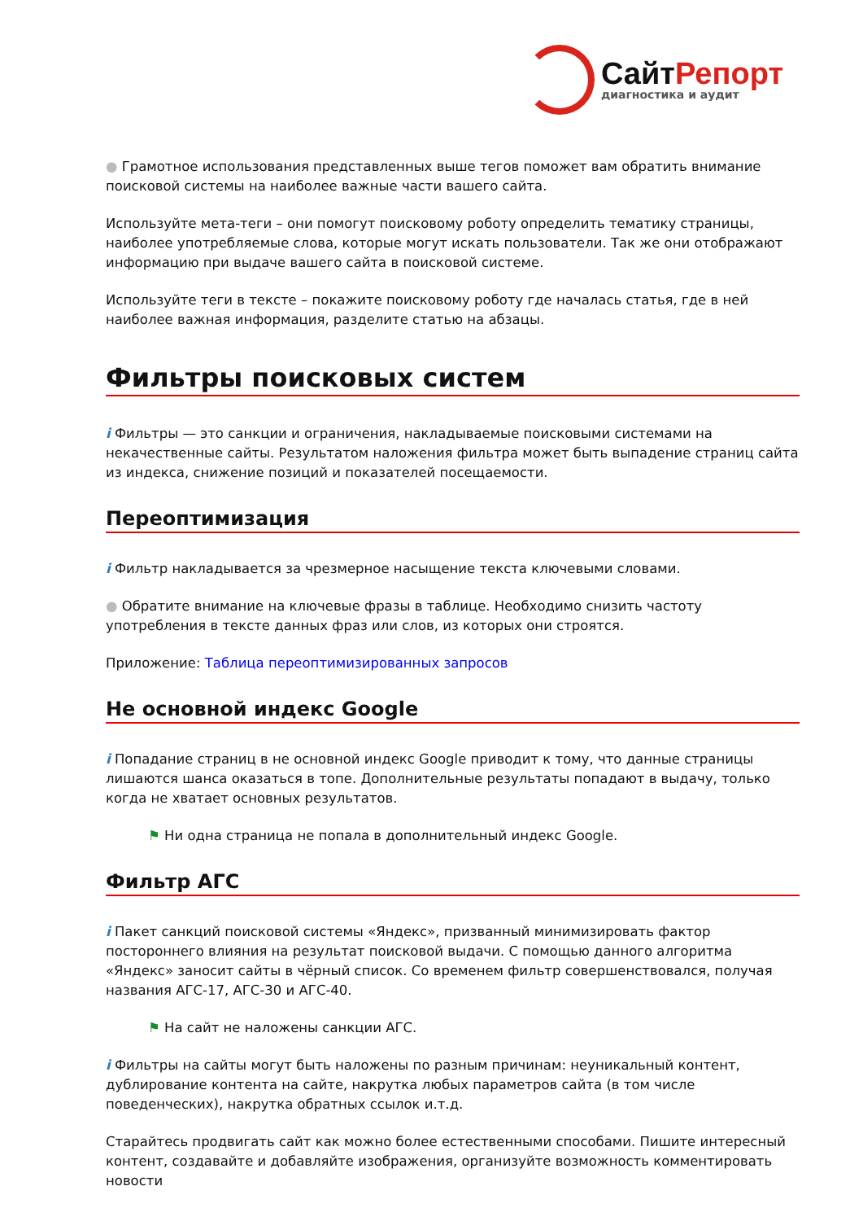СайтРепорт
диагностика и аудит
● Грамотное использования представленных выше тегов поможет вам обратить внимание поисковой системы на наиболее важные части вашего сайта.
Используйте мета-теги – они помогут поисковому роботу определить тематику страницы, наиболее употребляемые слова, которые могут искать пользователи. Так же они отображают информацию при выдаче вашего сайта в поисковой системе.
Используйте теги в тексте – покажите поисковому роботу где началась статья, где в ней наиболее важная информация, разделите статью на абзацы.
Фильтры поисковых систем
i Фильтры — это санкции и ограничения, накладываемые поисковыми системами на некачественные сайты. Результатом наложения фильтра может быть выпадение страниц сайта из индекса, снижение позиций и показателей посещаемости.
Переоптимизация
i Фильтр накладывается за чрезмерное насыщение текста ключевыми словами.
● Обратите внимание на ключевые фразы в таблице. Необходимо снизить частоту употребления в тексте данных фраз или слов, из которых они строятся.
Приложение: Таблица переоптимизированных запросов
Не основной индекс Google
i Попадание страниц в не основной индекс Google приводит к тому, что данные страницы лишаются шанса оказаться в топе. Дополнительные результаты попадают в выдачу, только когда не хватает основных результатов.
⚑ Ни одна страница не попала в дополнительный индекс Google.
Фильтр АГС
i Пакет санкций поисковой системы «Яндекс», призванный минимизировать фактор постороннего влияния на результат поисковой выдачи. С помощью данного алгоритма «Яндекс» заносит сайты в чёрный список. Со временем фильтр совершенствовался, получая названия АГС-17, АГС-30 и АГС-40.
⚑ На сайт не наложены санкции АГС.
i Фильтры на сайты могут быть наложены по разным причинам: неуникальный контент, дублирование контента на сайте, накрутка любых параметров сайта (в том числе поведенческих), накрутка обратных ссылок и.т.д.
Старайтесь продвигать сайт как можно более естественными способами. Пишите интересный контент, создавайте и добавляйте изображения, организуйте возможность комментировать новости